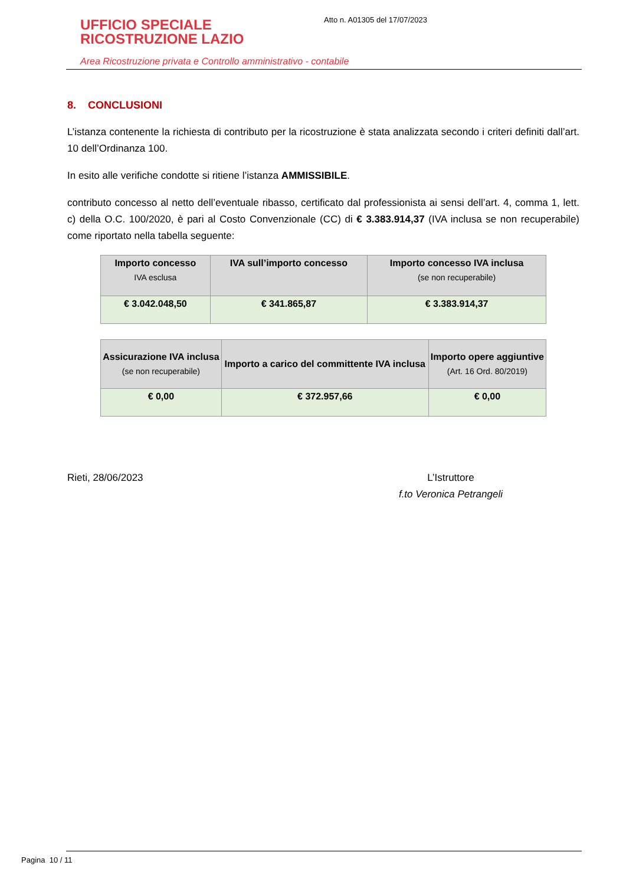UFFICIO SPECIALE
RICOSTRUZIONE LAZIO
Area Ricostruzione privata e Controllo amministrativo - contabile
Atto n. A01305 del 17/07/2023
8. CONCLUSIONI
L’istanza contenente la richiesta di contributo per la ricostruzione è stata analizzata secondo i criteri definiti dall’art. 10 dell’Ordinanza 100.
In esito alle verifiche condotte si ritiene l’istanza AMMISSIBILE.
contributo concesso al netto dell’eventuale ribasso, certificato dal professionista ai sensi dell’art. 4, comma 1, lett. c) della O.C. 100/2020, è pari al Costo Convenzionale (CC) di € 3.383.914,37 (IVA inclusa se non recuperabile) come riportato nella tabella seguente:
| Importo concesso IVA esclusa | IVA sull’importo concesso | Importo concesso IVA inclusa (se non recuperabile) |
| --- | --- | --- |
| € 3.042.048,50 | € 341.865,87 | € 3.383.914,37 |
| Assicurazione IVA inclusa (se non recuperabile) | Importo a carico del committente IVA inclusa | Importo opere aggiuntive (Art. 16 Ord. 80/2019) |
| --- | --- | --- |
| € 0,00 | € 372.957,66 | € 0,00 |
Rieti, 28/06/2023 L’Istruttore
f.to Veronica Petrangeli
Pagina 10 / 11